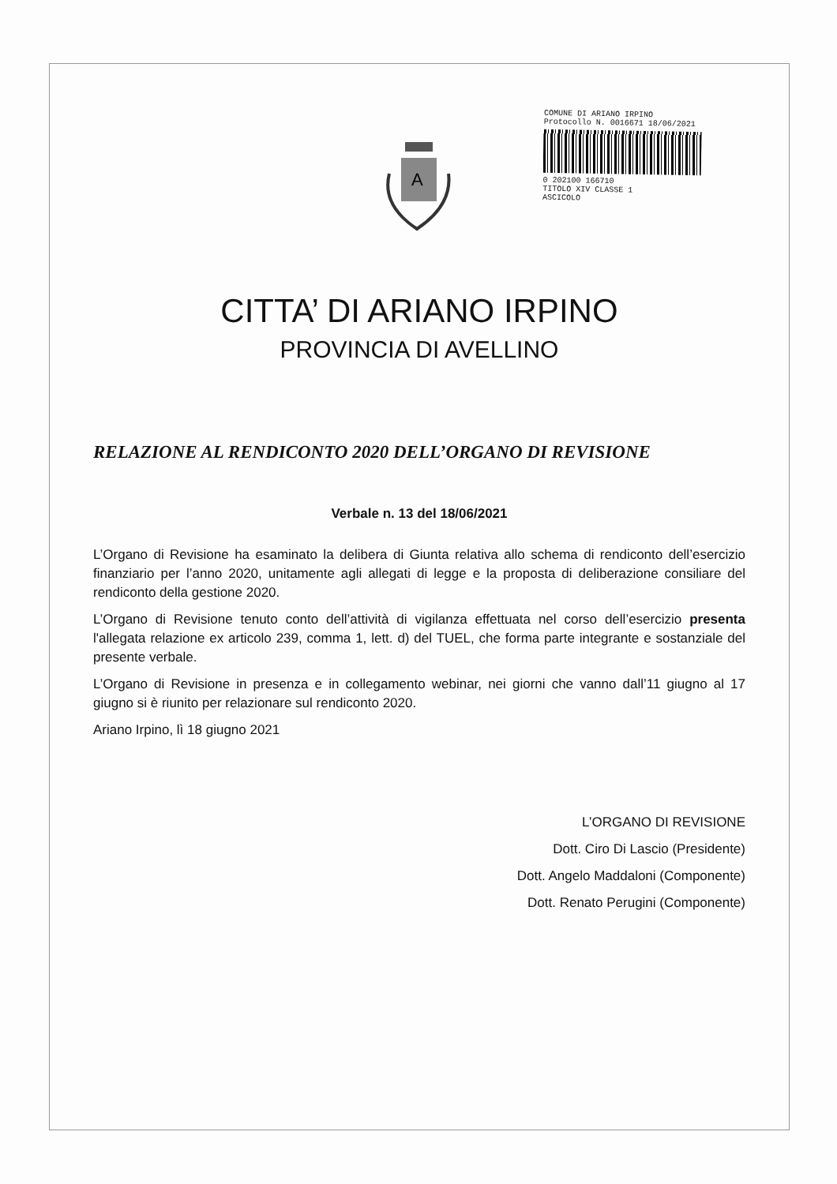A
COMUNE DI ARIANO IRPINO
Protocollo N. 0016671 18/06/2021
0 202100 166710
TITOLO XIV CLASSE 1
ASCICOLO
CITTA’ DI ARIANO IRPINO
PROVINCIA DI AVELLINO
RELAZIONE AL RENDICONTO 2020 DELL’ORGANO DI REVISIONE
Verbale n. 13 del 18/06/2021
L’Organo di Revisione ha esaminato la delibera di Giunta relativa allo schema di rendiconto dell’esercizio finanziario per l’anno 2020, unitamente agli allegati di legge e la proposta di deliberazione consiliare del rendiconto della gestione 2020.
L’Organo di Revisione tenuto conto dell’attività di vigilanza effettuata nel corso dell’esercizio presenta l'allegata relazione ex articolo 239, comma 1, lett. d) del TUEL, che forma parte integrante e sostanziale del presente verbale.
L’Organo di Revisione in presenza e in collegamento webinar, nei giorni che vanno dall’11 giugno al 17 giugno si è riunito per relazionare sul rendiconto 2020.
Ariano Irpino, lì 18 giugno 2021
L’ORGANO DI REVISIONE
Dott. Ciro Di Lascio (Presidente)
Dott. Angelo Maddaloni (Componente)
Dott. Renato Perugini (Componente)